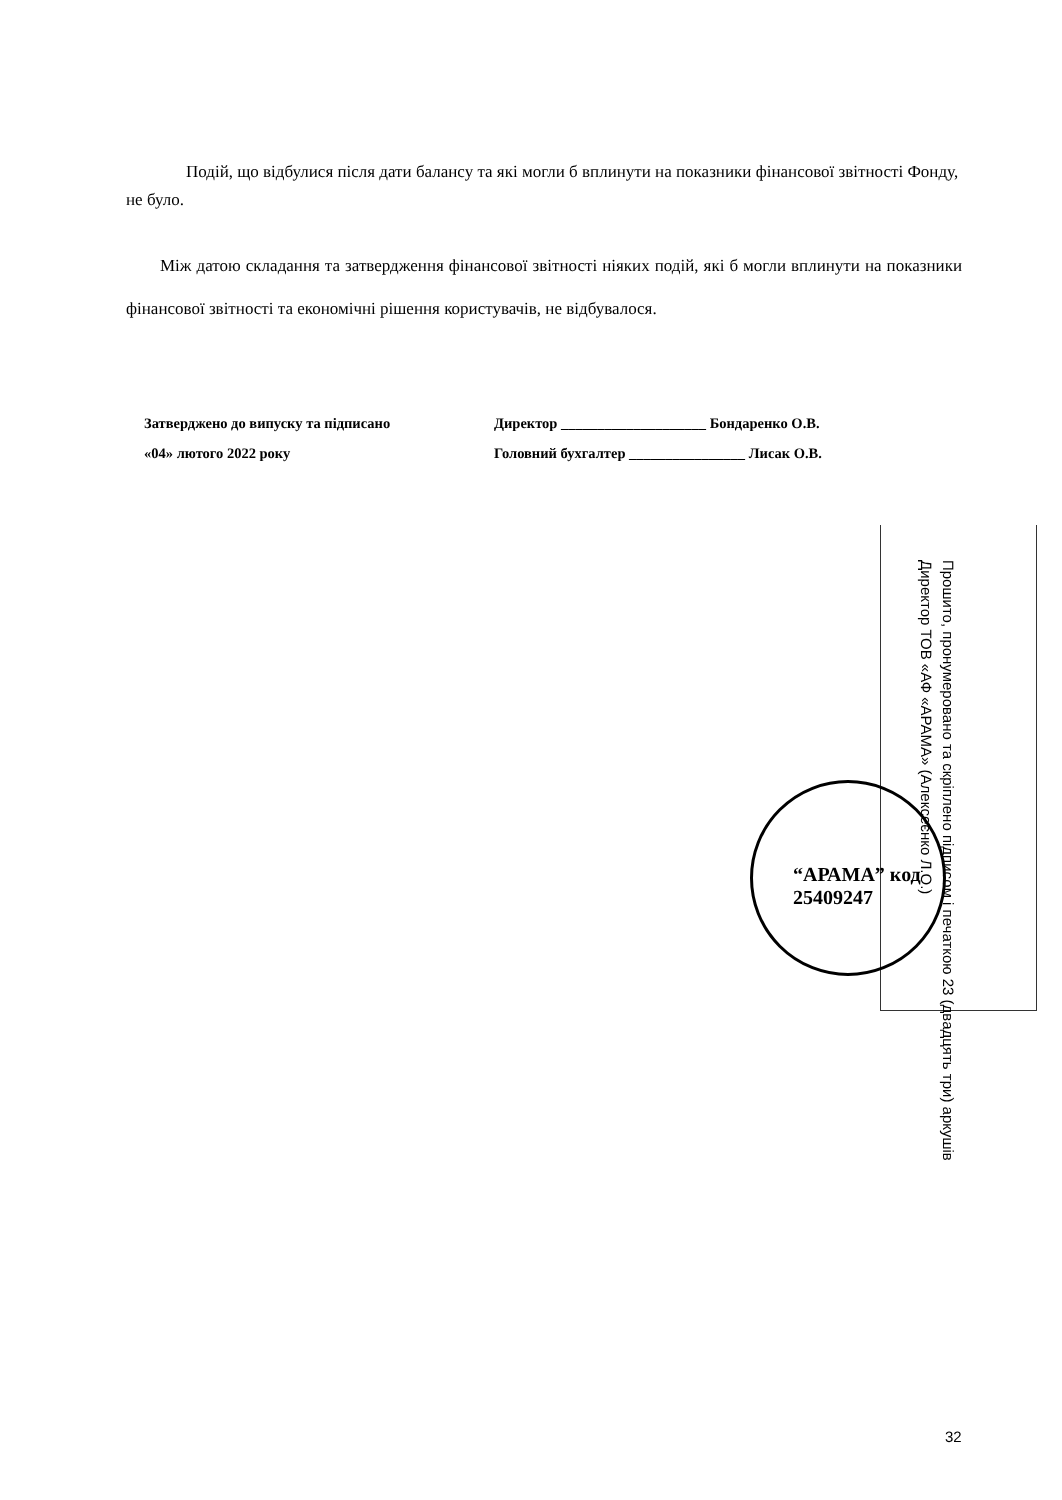Подій, що відбулися після дати балансу та які могли б вплинути на показники фінансової звітності Фонду, не було.
Між датою складання та затвердження фінансової звітності ніяких подій, які б могли вплинути на показники фінансової звітності та економічні рішення користувачів, не відбувалося.
Затверджено до випуску та підписано
«04» лютого 2022 року
Директор ____________________ Бондаренко О.В.
Головний бухгалтер ________________ Лисак О.В.
Прошито, пронумеровано та скріплено підписом і печаткою 23 (двадцять три) аркушів
Директор ТОВ «АФ «АРАМА» (Алексеєнко Л.О.)
“АРАМА” код 25409247
32